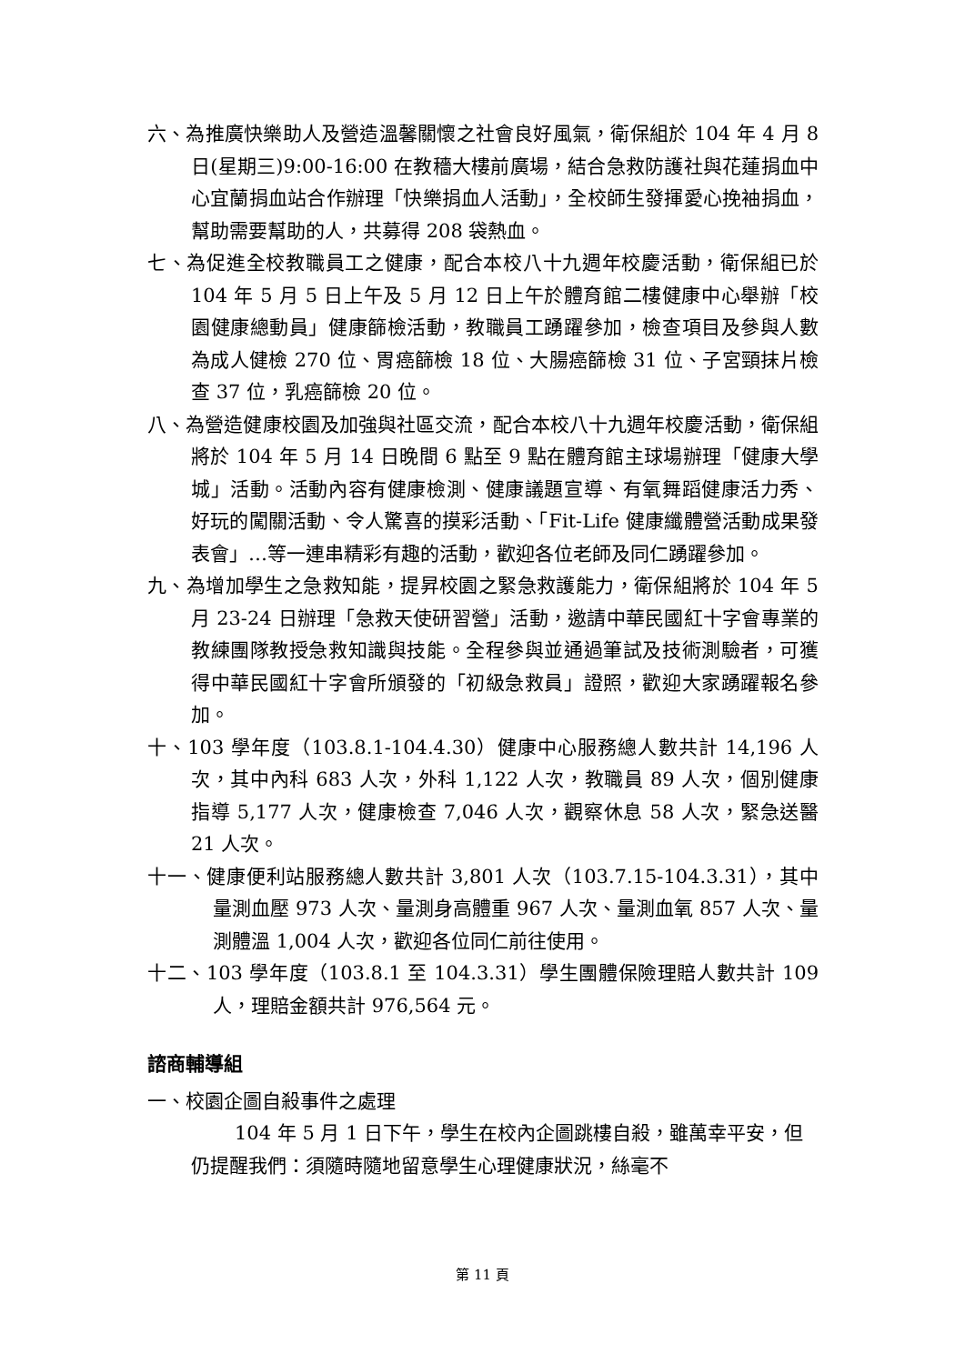六、為推廣快樂助人及營造溫馨關懷之社會良好風氣，衛保組於 104 年 4 月 8 日(星期三)9:00-16:00 在教穡大樓前廣場，結合急救防護社與花蓮捐血中心宜蘭捐血站合作辦理「快樂捐血人活動」，全校師生發揮愛心挽袖捐血，幫助需要幫助的人，共募得 208 袋熱血。
七、為促進全校教職員工之健康，配合本校八十九週年校慶活動，衛保組已於 104 年 5 月 5 日上午及 5 月 12 日上午於體育館二樓健康中心舉辦「校園健康總動員」健康篩檢活動，教職員工踴躍參加，檢查項目及參與人數為成人健檢 270 位、胃癌篩檢 18 位、大腸癌篩檢 31 位、子宮頸抹片檢查 37 位，乳癌篩檢 20 位。
八、為營造健康校園及加強與社區交流，配合本校八十九週年校慶活動，衛保組將於 104 年 5 月 14 日晚間 6 點至 9 點在體育館主球場辦理「健康大學城」活動。活動內容有健康檢測、健康議題宣導、有氧舞蹈健康活力秀、好玩的闖關活動、令人驚喜的摸彩活動、「Fit-Life 健康纖體營活動成果發表會」…等一連串精彩有趣的活動，歡迎各位老師及同仁踴躍參加。
九、為增加學生之急救知能，提昇校園之緊急救護能力，衛保組將於 104 年 5 月 23-24 日辦理「急救天使研習營」活動，邀請中華民國紅十字會專業的教練團隊教授急救知識與技能。全程參與並通過筆試及技術測驗者，可獲得中華民國紅十字會所頒發的「初級急救員」證照，歡迎大家踴躍報名參加。
十、103 學年度（103.8.1-104.4.30）健康中心服務總人數共計 14,196 人次，其中內科 683 人次，外科 1,122 人次，教職員 89 人次，個別健康指導 5,177 人次，健康檢查 7,046 人次，觀察休息 58 人次，緊急送醫 21 人次。
十一、健康便利站服務總人數共計 3,801 人次（103.7.15-104.3.31），其中量測血壓 973 人次、量測身高體重 967 人次、量測血氧 857 人次、量測體溫 1,004 人次，歡迎各位同仁前往使用。
十二、103 學年度（103.8.1 至 104.3.31）學生團體保險理賠人數共計 109 人，理賠金額共計 976,564 元。
諮商輔導組
一、校園企圖自殺事件之處理
104 年 5 月 1 日下午，學生在校內企圖跳樓自殺，雖萬幸平安，但仍提醒我們：須隨時隨地留意學生心理健康狀況，絲毫不
第 11 頁